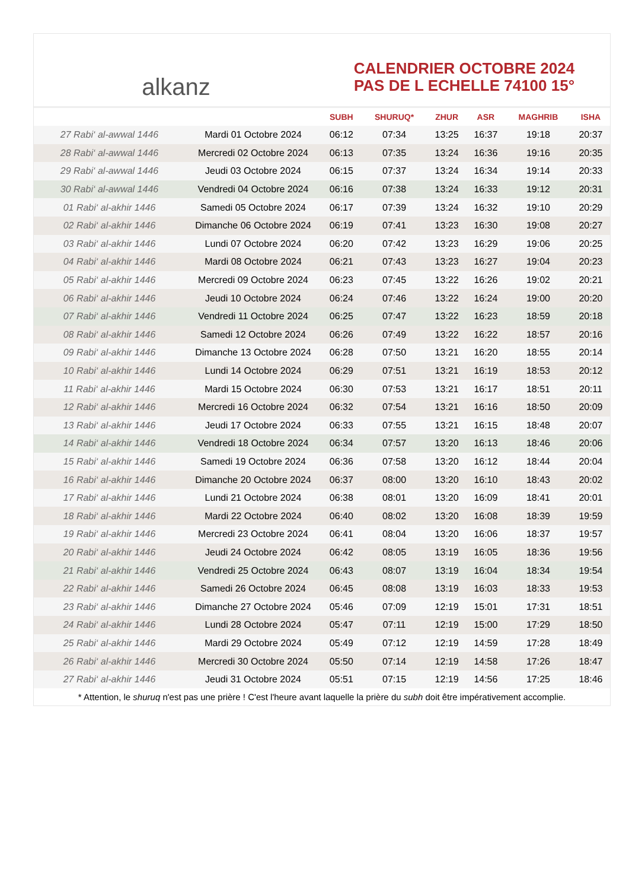alkanz
CALENDRIER OCTOBRE 2024
PAS DE L ECHELLE 74100 15°
| | | SUBH | SHURUQ* | ZHUR | ASR | MAGHRIB | ISHA |
| --- | --- | --- | --- | --- | --- | --- | --- |
| 27 Rabi‘ al-awwal 1446 | Mardi 01 Octobre 2024 | 06:12 | 07:34 | 13:25 | 16:37 | 19:18 | 20:37 |
| 28 Rabi‘ al-awwal 1446 | Mercredi 02 Octobre 2024 | 06:13 | 07:35 | 13:24 | 16:36 | 19:16 | 20:35 |
| 29 Rabi‘ al-awwal 1446 | Jeudi 03 Octobre 2024 | 06:15 | 07:37 | 13:24 | 16:34 | 19:14 | 20:33 |
| 30 Rabi‘ al-awwal 1446 | Vendredi 04 Octobre 2024 | 06:16 | 07:38 | 13:24 | 16:33 | 19:12 | 20:31 |
| 01 Rabi‘ al-akhir 1446 | Samedi 05 Octobre 2024 | 06:17 | 07:39 | 13:24 | 16:32 | 19:10 | 20:29 |
| 02 Rabi‘ al-akhir 1446 | Dimanche 06 Octobre 2024 | 06:19 | 07:41 | 13:23 | 16:30 | 19:08 | 20:27 |
| 03 Rabi‘ al-akhir 1446 | Lundi 07 Octobre 2024 | 06:20 | 07:42 | 13:23 | 16:29 | 19:06 | 20:25 |
| 04 Rabi‘ al-akhir 1446 | Mardi 08 Octobre 2024 | 06:21 | 07:43 | 13:23 | 16:27 | 19:04 | 20:23 |
| 05 Rabi‘ al-akhir 1446 | Mercredi 09 Octobre 2024 | 06:23 | 07:45 | 13:22 | 16:26 | 19:02 | 20:21 |
| 06 Rabi‘ al-akhir 1446 | Jeudi 10 Octobre 2024 | 06:24 | 07:46 | 13:22 | 16:24 | 19:00 | 20:20 |
| 07 Rabi‘ al-akhir 1446 | Vendredi 11 Octobre 2024 | 06:25 | 07:47 | 13:22 | 16:23 | 18:59 | 20:18 |
| 08 Rabi‘ al-akhir 1446 | Samedi 12 Octobre 2024 | 06:26 | 07:49 | 13:22 | 16:22 | 18:57 | 20:16 |
| 09 Rabi‘ al-akhir 1446 | Dimanche 13 Octobre 2024 | 06:28 | 07:50 | 13:21 | 16:20 | 18:55 | 20:14 |
| 10 Rabi‘ al-akhir 1446 | Lundi 14 Octobre 2024 | 06:29 | 07:51 | 13:21 | 16:19 | 18:53 | 20:12 |
| 11 Rabi‘ al-akhir 1446 | Mardi 15 Octobre 2024 | 06:30 | 07:53 | 13:21 | 16:17 | 18:51 | 20:11 |
| 12 Rabi‘ al-akhir 1446 | Mercredi 16 Octobre 2024 | 06:32 | 07:54 | 13:21 | 16:16 | 18:50 | 20:09 |
| 13 Rabi‘ al-akhir 1446 | Jeudi 17 Octobre 2024 | 06:33 | 07:55 | 13:21 | 16:15 | 18:48 | 20:07 |
| 14 Rabi‘ al-akhir 1446 | Vendredi 18 Octobre 2024 | 06:34 | 07:57 | 13:20 | 16:13 | 18:46 | 20:06 |
| 15 Rabi‘ al-akhir 1446 | Samedi 19 Octobre 2024 | 06:36 | 07:58 | 13:20 | 16:12 | 18:44 | 20:04 |
| 16 Rabi‘ al-akhir 1446 | Dimanche 20 Octobre 2024 | 06:37 | 08:00 | 13:20 | 16:10 | 18:43 | 20:02 |
| 17 Rabi‘ al-akhir 1446 | Lundi 21 Octobre 2024 | 06:38 | 08:01 | 13:20 | 16:09 | 18:41 | 20:01 |
| 18 Rabi‘ al-akhir 1446 | Mardi 22 Octobre 2024 | 06:40 | 08:02 | 13:20 | 16:08 | 18:39 | 19:59 |
| 19 Rabi‘ al-akhir 1446 | Mercredi 23 Octobre 2024 | 06:41 | 08:04 | 13:20 | 16:06 | 18:37 | 19:57 |
| 20 Rabi‘ al-akhir 1446 | Jeudi 24 Octobre 2024 | 06:42 | 08:05 | 13:19 | 16:05 | 18:36 | 19:56 |
| 21 Rabi‘ al-akhir 1446 | Vendredi 25 Octobre 2024 | 06:43 | 08:07 | 13:19 | 16:04 | 18:34 | 19:54 |
| 22 Rabi‘ al-akhir 1446 | Samedi 26 Octobre 2024 | 06:45 | 08:08 | 13:19 | 16:03 | 18:33 | 19:53 |
| 23 Rabi‘ al-akhir 1446 | Dimanche 27 Octobre 2024 | 05:46 | 07:09 | 12:19 | 15:01 | 17:31 | 18:51 |
| 24 Rabi‘ al-akhir 1446 | Lundi 28 Octobre 2024 | 05:47 | 07:11 | 12:19 | 15:00 | 17:29 | 18:50 |
| 25 Rabi‘ al-akhir 1446 | Mardi 29 Octobre 2024 | 05:49 | 07:12 | 12:19 | 14:59 | 17:28 | 18:49 |
| 26 Rabi‘ al-akhir 1446 | Mercredi 30 Octobre 2024 | 05:50 | 07:14 | 12:19 | 14:58 | 17:26 | 18:47 |
| 27 Rabi‘ al-akhir 1446 | Jeudi 31 Octobre 2024 | 05:51 | 07:15 | 12:19 | 14:56 | 17:25 | 18:46 |
* Attention, le shuruq n'est pas une prière ! C'est l'heure avant laquelle la prière du subh doit être impérativement accomplie.